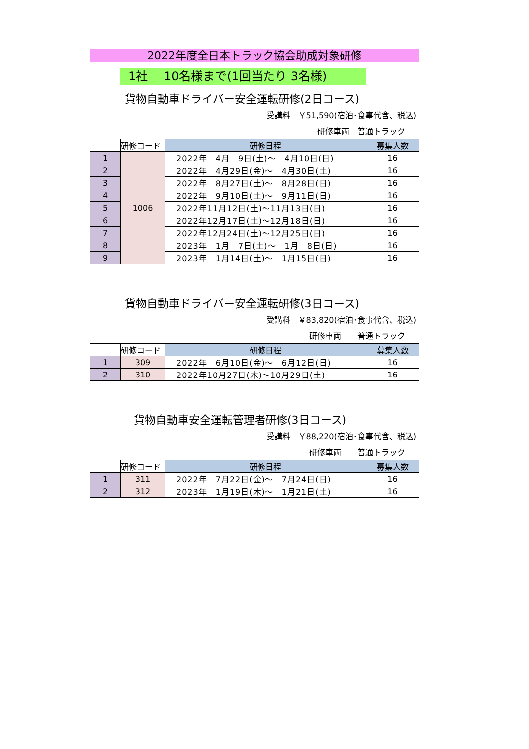2022年度全日本トラック協会助成対象研修
1社　 10名様まで(1回当たり 3名様)
貨物自動車ドライバー安全運転研修(2日コース)
受講料　￥51,590(宿泊･食事代含、税込)
研修車両　普通トラック
| | 研修コード | 研修日程 | 募集人数 |
| --- | --- | --- | --- |
| 1 | 1006 | 2022年 4月 9日(土)～ 4月10日(日) | 16 |
| 2 | | 2022年 4月29日(金)～ 4月30日(土) | 16 |
| 3 | | 2022年 8月27日(土)～ 8月28日(日) | 16 |
| 4 | | 2022年 9月10日(土)～ 9月11日(日) | 16 |
| 5 | | 2022年11月12日(土)～11月13日(日) | 16 |
| 6 | | 2022年12月17日(土)～12月18日(日) | 16 |
| 7 | | 2022年12月24日(土)～12月25日(日) | 16 |
| 8 | | 2023年 1月 7日(土)～ 1月 8日(日) | 16 |
| 9 | | 2023年 1月14日(土)～ 1月15日(日) | 16 |
貨物自動車ドライバー安全運転研修(3日コース)
受講料　￥83,820(宿泊･食事代含、税込)
研修車両　　普通トラック
| | 研修コード | 研修日程 | 募集人数 |
| --- | --- | --- | --- |
| 1 | 309 | 2022年 6月10日(金)～ 6月12日(日) | 16 |
| 2 | 310 | 2022年10月27日(木)～10月29日(土) | 16 |
貨物自動車安全運転管理者研修(3日コース)
受講料　￥88,220(宿泊･食事代含、税込)
研修車両　　普通トラック
| | 研修コード | 研修日程 | 募集人数 |
| --- | --- | --- | --- |
| 1 | 311 | 2022年 7月22日(金)～ 7月24日(日) | 16 |
| 2 | 312 | 2023年 1月19日(木)～ 1月21日(土) | 16 |